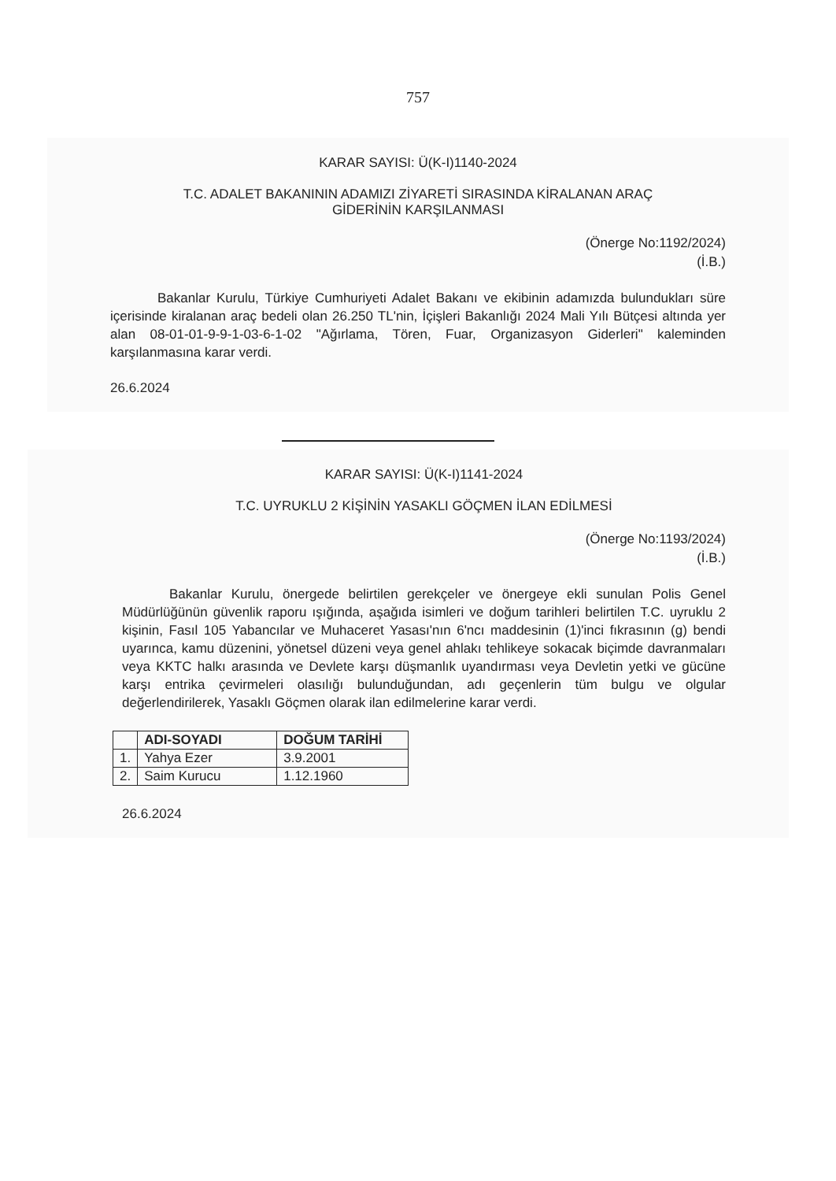757
KARAR SAYISI: Ü(K-I)1140-2024
T.C. ADALET BAKANININ ADAMIZI ZİYARETİ SIRASINDA KİRALANAN ARAÇ
GİDERİNİN KARŞILANMASI
(Önerge No:1192/2024)
(İ.B.)
Bakanlar Kurulu, Türkiye Cumhuriyeti Adalet Bakanı ve ekibinin adamızda bulundukları süre içerisinde kiralanan araç bedeli olan 26.250 TL'nin, İçişleri Bakanlığı 2024 Mali Yılı Bütçesi altında yer alan 08-01-01-9-9-1-03-6-1-02 "Ağırlama, Tören, Fuar, Organizasyon Giderleri" kaleminden karşılanmasına karar verdi.
26.6.2024
KARAR SAYISI: Ü(K-I)1141-2024
T.C. UYRUKLU 2 KİŞİNİN YASAKLI GÖÇMEN İLAN EDİLMESİ
(Önerge No:1193/2024)
(İ.B.)
Bakanlar Kurulu, önergede belirtilen gerekçeler ve önergeye ekli sunulan Polis Genel Müdürlüğünün güvenlik raporu ışığında, aşağıda isimleri ve doğum tarihleri belirtilen T.C. uyruklu 2 kişinin, Fasıl 105 Yabancılar ve Muhaceret Yasası'nın 6'ncı maddesinin (1)'inci fıkrasının (g) bendi uyarınca, kamu düzenini, yönetsel düzeni veya genel ahlakı tehlikeye sokacak biçimde davranmaları veya KKTC halkı arasında ve Devlete karşı düşmanlık uyandırması veya Devletin yetki ve gücüne karşı entrika çevirmeleri olasılığı bulunduğundan, adı geçenlerin tüm bulgu ve olgular değerlendirilerek, Yasaklı Göçmen olarak ilan edilmelerine karar verdi.
| | ADI-SOYADI | DOĞUM TARİHİ |
| --- | --- | --- |
| 1. | Yahya Ezer | 3.9.2001 |
| 2. | Saim Kurucu | 1.12.1960 |
26.6.2024